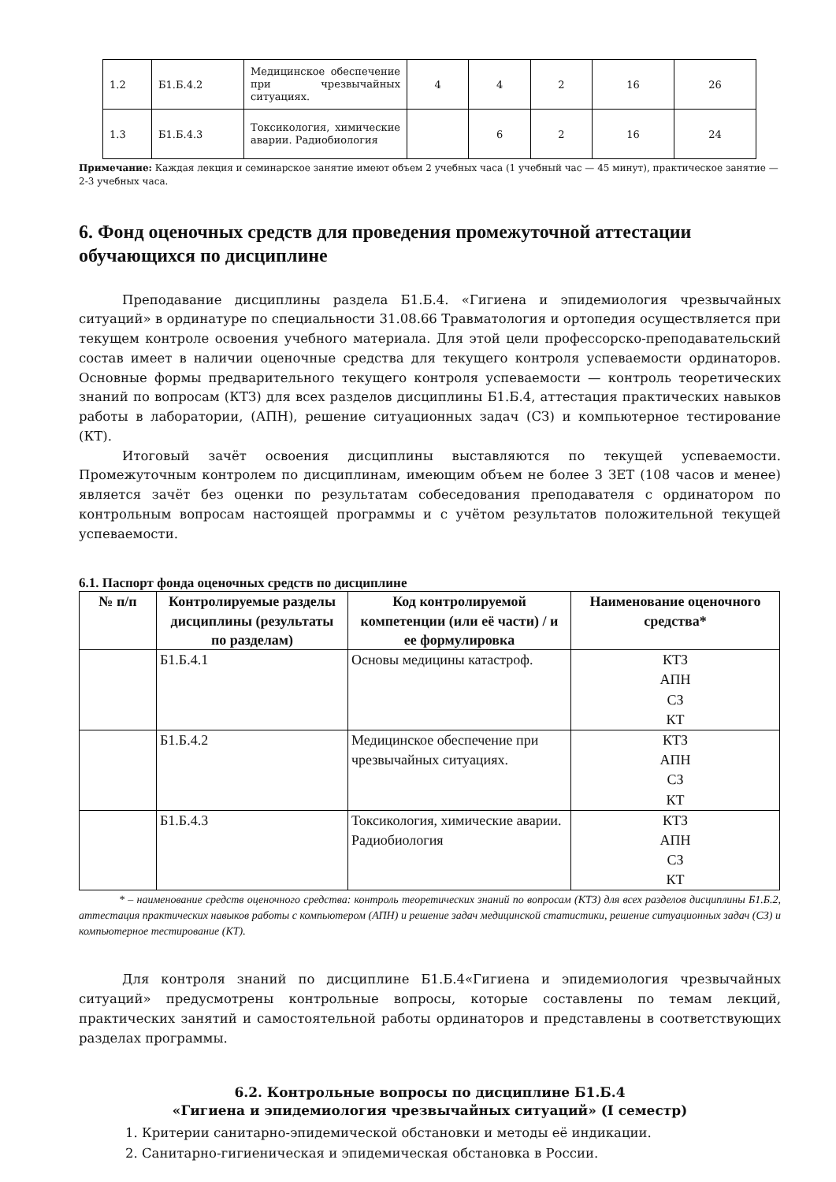| 1.2 | Б1.Б.4.2 | Медицинское обеспечение при чрезвычайных ситуациях. | 4 | 4 | 2 | 16 | 26 |
| 1.3 | Б1.Б.4.3 | Токсикология, химические аварии. Радиобиология | | 6 | 2 | 16 | 24 |
Примечание: Каждая лекция и семинарское занятие имеют объем 2 учебных часа (1 учебный час — 45 минут), практическое занятие — 2-3 учебных часа.
6. Фонд оценочных средств для проведения промежуточной аттестации обучающихся по дисциплине
Преподавание дисциплины раздела Б1.Б.4. «Гигиена и эпидемиология чрезвычайных ситуаций» в ординатуре по специальности 31.08.66 Травматология и ортопедия осуществляется при текущем контроле освоения учебного материала. Для этой цели профессорско-преподавательский состав имеет в наличии оценочные средства для текущего контроля успеваемости ординаторов. Основные формы предварительного текущего контроля успеваемости — контроль теоретических знаний по вопросам (КТЗ) для всех разделов дисциплины Б1.Б.4, аттестация практических навыков работы в лаборатории, (АПН), решение ситуационных задач (СЗ) и компьютерное тестирование (КТ).
Итоговый зачёт освоения дисциплины выставляются по текущей успеваемости. Промежуточным контролем по дисциплинам, имеющим объем не более 3 ЗЕТ (108 часов и менее) является зачёт без оценки по результатам собеседования преподавателя с ординатором по контрольным вопросам настоящей программы и с учётом результатов положительной текущей успеваемости.
6.1. Паспорт фонда оценочных средств по дисциплине
| № п/п | Контролируемые разделы дисциплины (результаты по разделам) | Код контролируемой компетенции (или её части) / и ее формулировка | Наименование оценочного средства* |
| --- | --- | --- | --- |
| | Б1.Б.4.1 | Основы медицины катастроф. | КТЗ АПН СЗ КТ |
| | Б1.Б.4.2 | Медицинское обеспечение при чрезвычайных ситуациях. | КТЗ АПН СЗ КТ |
| | Б1.Б.4.3 | Токсикология, химические аварии. Радиобиология | КТЗ АПН СЗ КТ |
* – наименование средств оценочного средства: контроль теоретических знаний по вопросам (КТЗ) для всех разделов дисциплины Б1.Б.2, аттестация практических навыков работы с компьютером (АПН) и решение задач медицинской статистики, решение ситуационных задач (СЗ) и компьютерное тестирование (КТ).
Для контроля знаний по дисциплине Б1.Б.4«Гигиена и эпидемиология чрезвычайных ситуаций» предусмотрены контрольные вопросы, которые составлены по темам лекций, практических занятий и самостоятельной работы ординаторов и представлены в соответствующих разделах программы.
6.2. Контрольные вопросы по дисциплине Б1.Б.4
«Гигиена и эпидемиология чрезвычайных ситуаций» (I семестр)
1. Критерии санитарно-эпидемической обстановки и методы её индикации.
2. Санитарно-гигиеническая и эпидемическая обстановка в России.